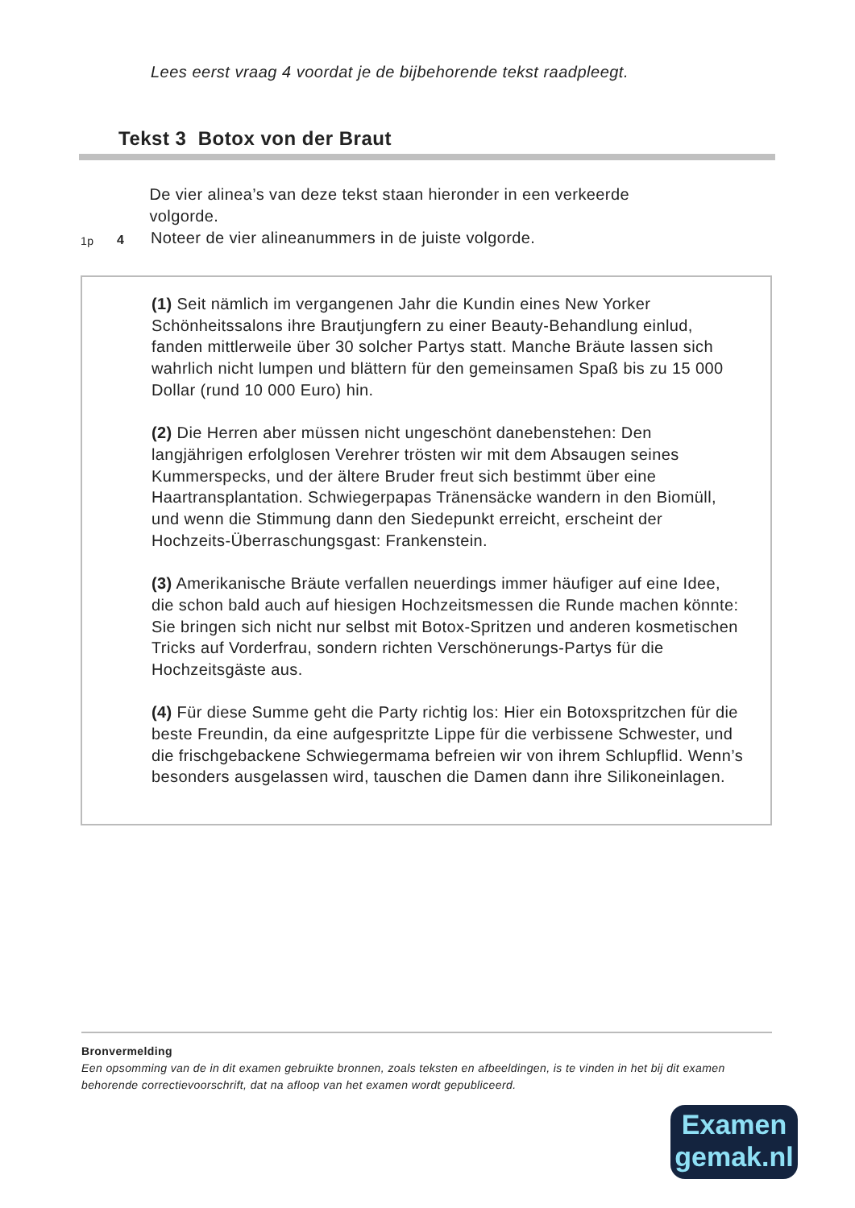Lees eerst vraag 4 voordat je de bijbehorende tekst raadpleegt.
Tekst 3 Botox von der Braut
De vier alinea’s van deze tekst staan hieronder in een verkeerde volgorde.
1p 4 Noteer de vier alineanummers in de juiste volgorde.
(1) Seit nämlich im vergangenen Jahr die Kundin eines New Yorker Schönheitssalons ihre Brautjungfern zu einer Beauty-Behandlung einlud, fanden mittlerweile über 30 solcher Partys statt. Manche Bräute lassen sich wahrlich nicht lumpen und blättern für den gemeinsamen Spaß bis zu 15 000 Dollar (rund 10 000 Euro) hin.
(2) Die Herren aber müssen nicht ungeschönt danebenstehen: Den langjährigen erfolglosen Verehrer trösten wir mit dem Absaugen seines Kummerspecks, und der ältere Bruder freut sich bestimmt über eine Haartransplantation. Schwiegerpapas Tränensäcke wandern in den Biomüll, und wenn die Stimmung dann den Siedepunkt erreicht, erscheint der Hochzeits-Überraschungsgast: Frankenstein.
(3) Amerikanische Bräute verfallen neuerdings immer häufiger auf eine Idee, die schon bald auch auf hiesigen Hochzeitsmessen die Runde machen könnte: Sie bringen sich nicht nur selbst mit Botox-Spritzen und anderen kosmetischen Tricks auf Vorderfrau, sondern richten Verschönerungs-Partys für die Hochzeitsgäste aus.
(4) Für diese Summe geht die Party richtig los: Hier ein Botoxspritzchen für die beste Freundin, da eine aufgespritzte Lippe für die verbissene Schwester, und die frischgebackene Schwiegermama befreien wir von ihrem Schlupflid. Wenn’s besonders ausgelassen wird, tauschen die Damen dann ihre Silikoneinlagen.
Bronvermelding
Een opsomming van de in dit examen gebruikte bronnen, zoals teksten en afbeeldingen, is te vinden in het bij dit examen behorende correctievoorschrift, dat na afloop van het examen wordt gepubliceerd.
Examen
gemak.nl